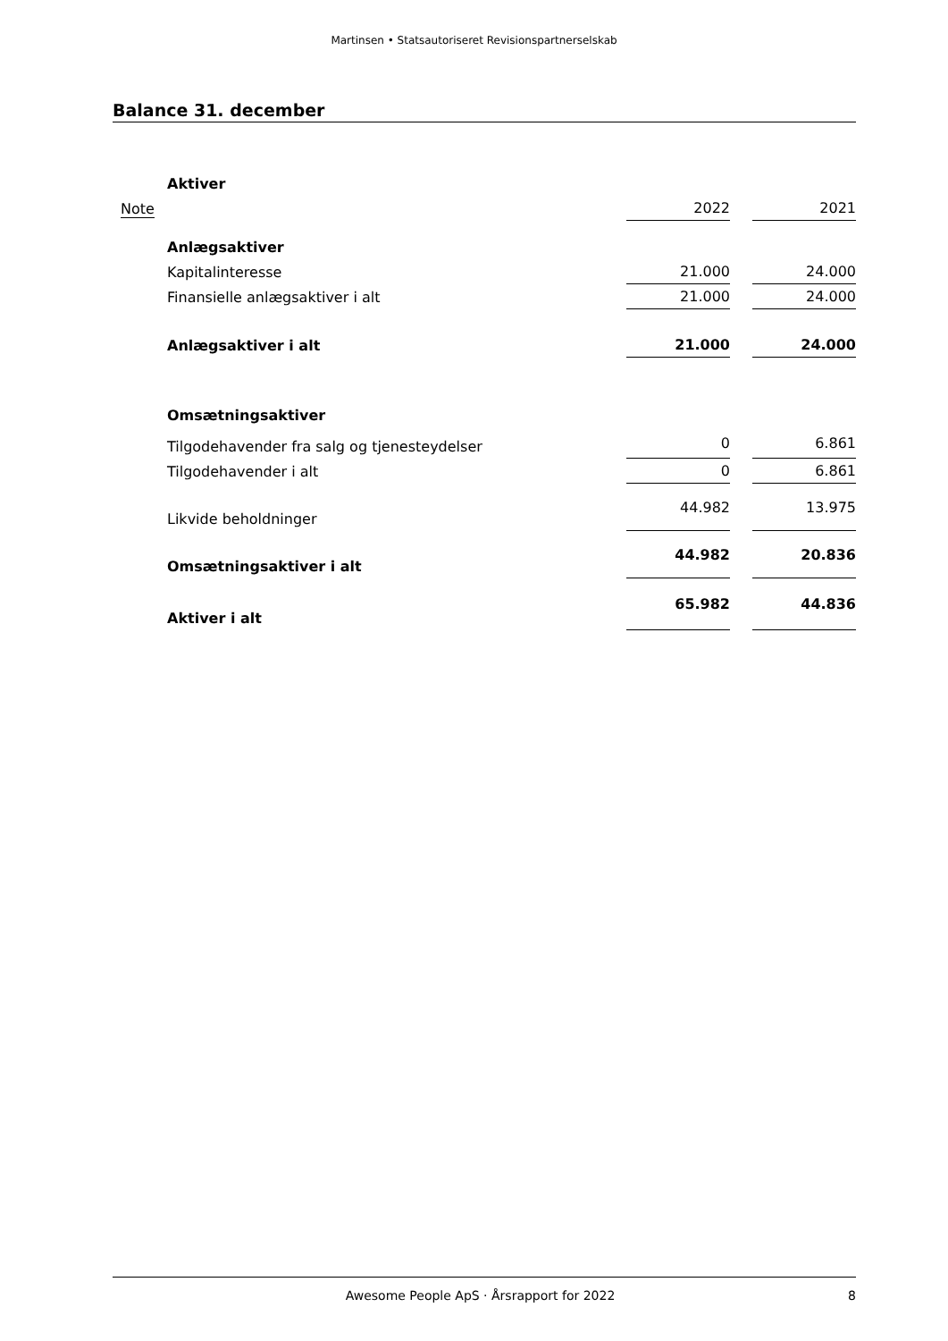Martinsen • Statsautoriseret Revisionspartnerselskab
Balance 31. december
| | Aktiver | | | |
| Note | | 2022 | | 2021 |
| | Anlægsaktiver | | | |
| | Kapitalinteresse | 21.000 | | 24.000 |
| | Finansielle anlægsaktiver i alt | 21.000 | | 24.000 |
| | Anlægsaktiver i alt | 21.000 | | 24.000 |
| | Omsætningsaktiver | | | |
| | Tilgodehavender fra salg og tjenesteydelser | 0 | | 6.861 |
| | Tilgodehavender i alt | 0 | | 6.861 |
| | Likvide beholdninger | 44.982 | | 13.975 |
| | Omsætningsaktiver i alt | 44.982 | | 20.836 |
| | Aktiver i alt | 65.982 | | 44.836 |
Awesome People ApS · Årsrapport for 2022 8